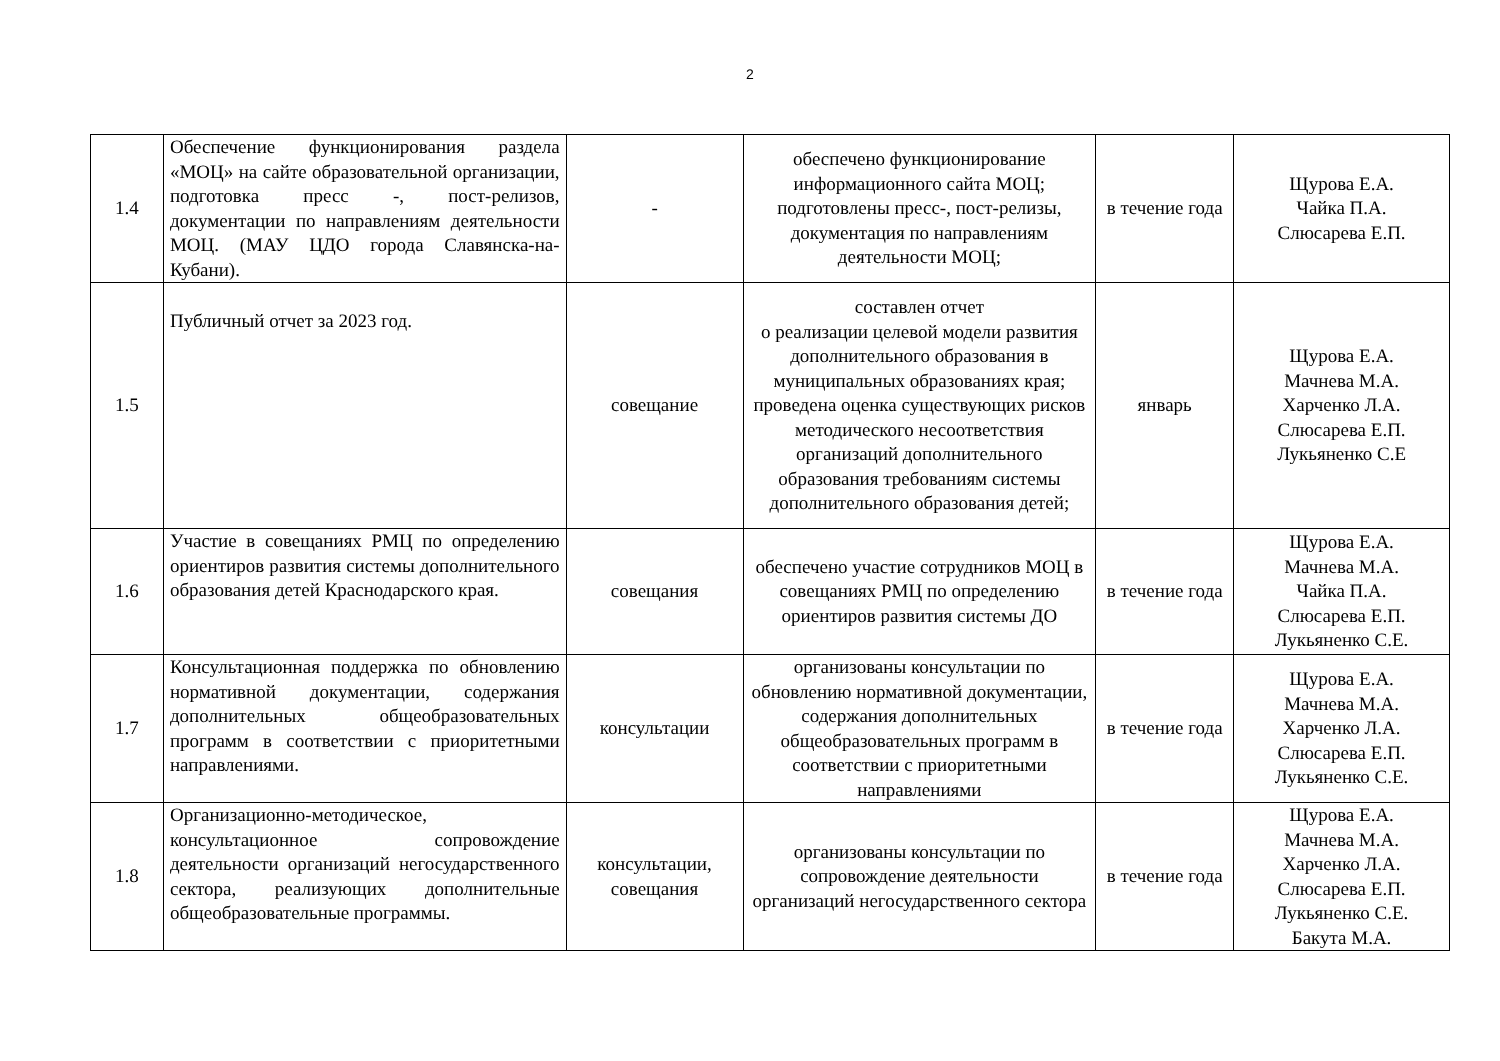2
| 1.4 | Обеспечение функционирования раздела «МОЦ» на сайте образовательной организации, подготовка пресс -, пост-релизов, документации по направлениям деятельности МОЦ. (МАУ ЦДО города Славянска-на-Кубани). | - | обеспечено функционирование информационного сайта МОЦ; подготовлены пресс-, пост-релизы, документация по направлениям деятельности МОЦ; | в течение года | Щурова Е.А. Чайка П.А. Слюсарева Е.П. |
| 1.5 | Публичный отчет за 2023 год. | совещание | составлен отчет о реализации целевой модели развития дополнительного образования в муниципальных образованиях края; проведена оценка существующих рисков методического несоответствия организаций дополнительного образования требованиям системы дополнительного образования детей; | январь | Щурова Е.А. Мачнева М.А. Харченко Л.А. Слюсарева Е.П. Лукьяненко С.Е |
| 1.6 | Участие в совещаниях РМЦ по определению ориентиров развития системы дополнительного образования детей Краснодарского края. | совещания | обеспечено участие сотрудников МОЦ в совещаниях РМЦ по определению ориентиров развития системы ДО | в течение года | Щурова Е.А. Мачнева М.А. Чайка П.А. Слюсарева Е.П. Лукьяненко С.Е. |
| 1.7 | Консультационная поддержка по обновлению нормативной документации, содержания дополнительных общеобразовательных программ в соответствии с приоритетными направлениями. | консультации | организованы консультации по обновлению нормативной документации, содержания дополнительных общеобразовательных программ в соответствии с приоритетными направлениями | в течение года | Щурова Е.А. Мачнева М.А. Харченко Л.А. Слюсарева Е.П. Лукьяненко С.Е. |
| 1.8 | Организационно-методическое, консультационное сопровождение деятельности организаций негосударственного сектора, реализующих дополнительные общеобразовательные программы. | консультации, совещания | организованы консультации по сопровождение деятельности организаций негосударственного сектора | в течение года | Щурова Е.А. Мачнева М.А. Харченко Л.А. Слюсарева Е.П. Лукьяненко С.Е. Бакута М.А. |